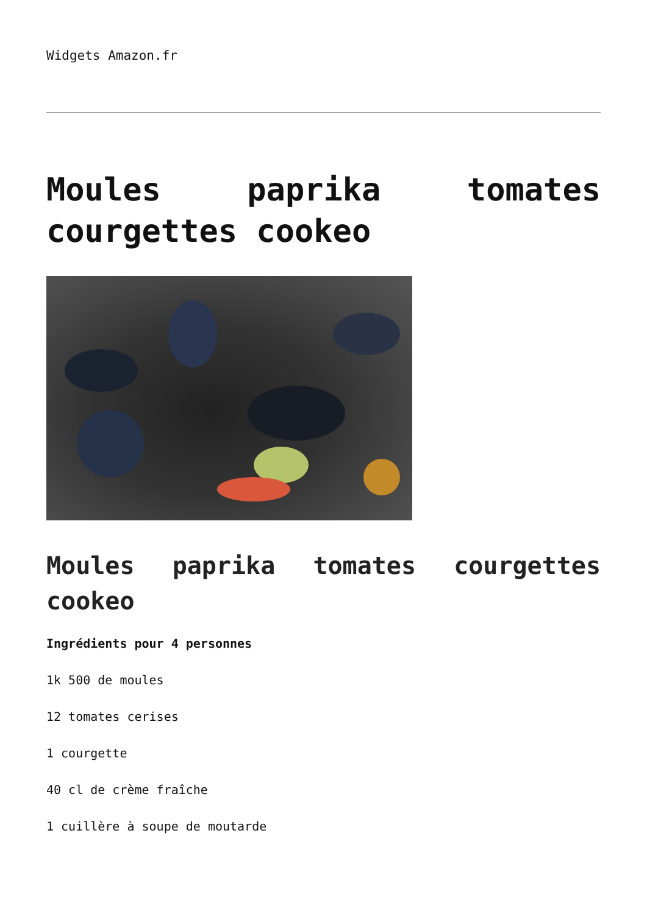Widgets Amazon.fr
Moules paprika tomates courgettes cookeo
Moules paprika tomates courgettes cookeo
Ingrédients pour 4 personnes
1k 500 de moules
12 tomates cerises
1 courgette
40 cl de crème fraîche
1 cuillère à soupe de moutarde